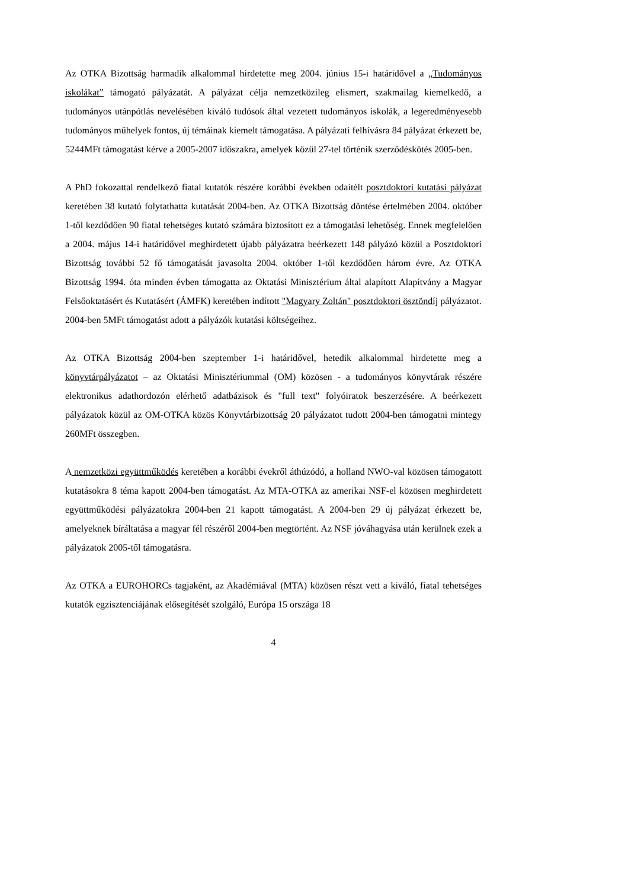Az OTKA Bizottság harmadik alkalommal hirdetette meg 2004. június 15-i határidővel a „Tudományos iskolákat” támogató pályázatát. A pályázat célja nemzetközileg elismert, szakmailag kiemelkedő, a tudományos utánpótlás nevelésében kiváló tudósok által vezetett tudományos iskolák, a legeredményesebb tudományos műhelyek fontos, új témáinak kiemelt támogatása. A pályázati felhívásra 84 pályázat érkezett be, 5244MFt támogatást kérve a 2005-2007 időszakra, amelyek közül 27-tel történik szerződéskötés 2005-ben.
A PhD fokozattal rendelkező fiatal kutatók részére korábbi években odaítélt posztdoktori kutatási pályázat keretében 38 kutató folytathatta kutatását 2004-ben. Az OTKA Bizottság döntése értelmében 2004. október 1-től kezdődően 90 fiatal tehetséges kutató számára biztosított ez a támogatási lehetőség. Ennek megfelelően a 2004. május 14-i határidővel meghirdetett újabb pályázatra beérkezett 148 pályázó közül a Posztdoktori Bizottság további 52 fő támogatását javasolta 2004. október 1-től kezdődően három évre. Az OTKA Bizottság 1994. óta minden évben támogatta az Oktatási Minisztérium által alapított Alapítvány a Magyar Felsőoktatásért és Kutatásért (ÁMFK) keretében indított "Magyary Zoltán" posztdoktori ösztöndíj pályázatot. 2004-ben 5MFt támogatást adott a pályázók kutatási költségeihez.
Az OTKA Bizottság 2004-ben szeptember 1-i határidővel, hetedik alkalommal hirdetette meg a könyvtárpályázatot – az Oktatási Minisztériummal (OM) közösen - a tudományos könyvtárak részére elektronikus adathordozón elérhető adatbázisok és "full text" folyóiratok beszerzésére. A beérkezett pályázatok közül az OM-OTKA közös Könyvtárbizottság 20 pályázatot tudott 2004-ben támogatni mintegy 260MFt összegben.
A nemzetközi együttműködés keretében a korábbi évekről áthúzódó, a holland NWO-val közösen támogatott kutatásokra 8 téma kapott 2004-ben támogatást. Az MTA-OTKA az amerikai NSF-el közösen meghirdetett együttműködési pályázatokra 2004-ben 21 kapott támogatást. A 2004-ben 29 új pályázat érkezett be, amelyeknek bíráltatása a magyar fél részéről 2004-ben megtörtént. Az NSF jóváhagyása után kerülnek ezek a pályázatok 2005-től támogatásra.
Az OTKA a EUROHORCs tagjaként, az Akadémiával (MTA) közösen részt vett a kiváló, fiatal tehetséges kutatók egzisztenciájának elősegítését szolgáló, Európa 15 országa 18
4